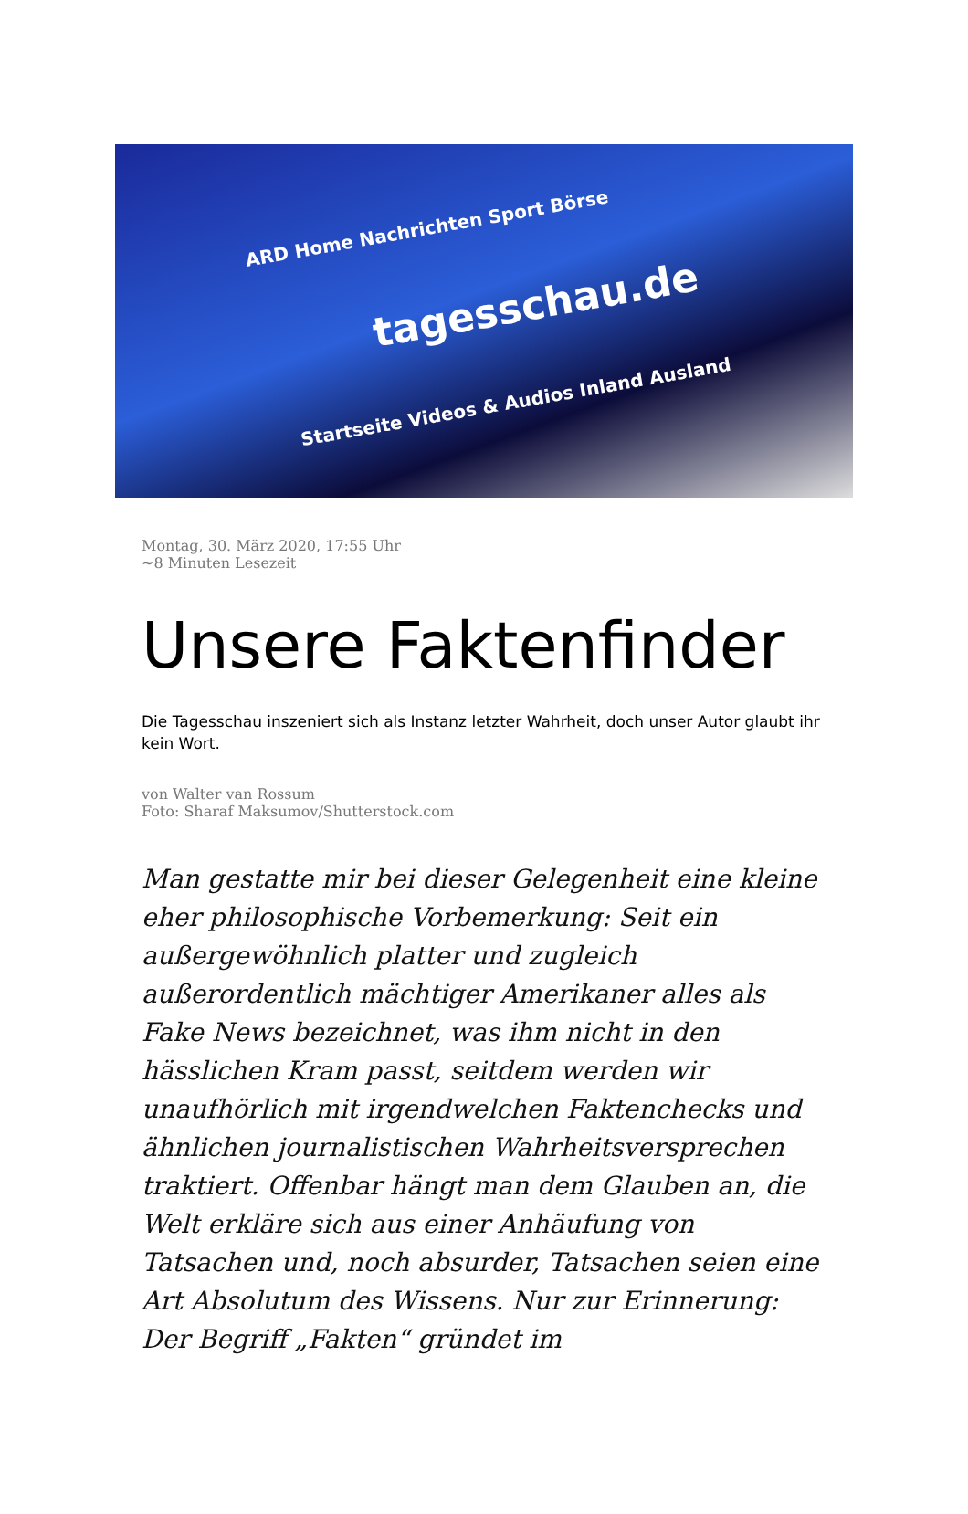ARD Home Nachrichten Sport Börse
tagesschau.de
Startseite Videos & Audios Inland Ausland
Montag, 30. März 2020, 17:55 Uhr
~8 Minuten Lesezeit
Unsere Faktenfinder
Die Tagesschau inszeniert sich als Instanz letzter Wahrheit, doch unser Autor glaubt ihr kein Wort.
von Walter van Rossum
Foto: Sharaf Maksumov/Shutterstock.com
Man gestatte mir bei dieser Gelegenheit eine kleine eher philosophische Vorbemerkung: Seit ein außergewöhnlich platter und zugleich außerordentlich mächtiger Amerikaner alles als Fake News bezeichnet, was ihm nicht in den hässlichen Kram passt, seitdem werden wir unaufhörlich mit irgendwelchen Faktenchecks und ähnlichen journalistischen Wahrheitsversprechen traktiert. Offenbar hängt man dem Glauben an, die Welt erkläre sich aus einer Anhäufung von Tatsachen und, noch absurder, Tatsachen seien eine Art Absolutum des Wissens. Nur zur Erinnerung: Der Begriff „Fakten“ gründet im